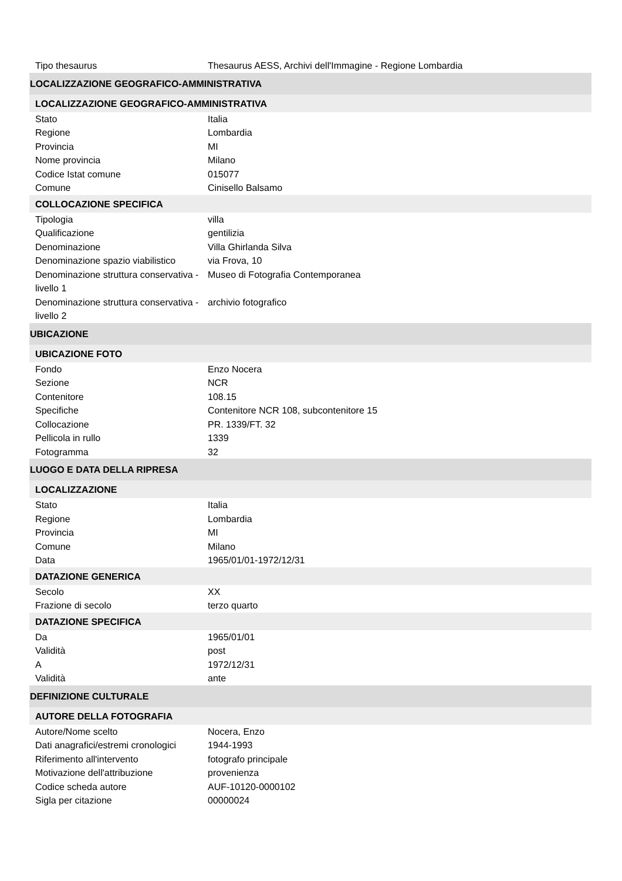| Tipo thesaurus | Thesaurus AESS, Archivi dell'Immagine - Regione Lombardia |
| LOCALIZZAZIONE GEOGRAFICO-AMMINISTRATIVA | |
| LOCALIZZAZIONE GEOGRAFICO-AMMINISTRATIVA | |
| Stato | Italia |
| Regione | Lombardia |
| Provincia | MI |
| Nome provincia | Milano |
| Codice Istat comune | 015077 |
| Comune | Cinisello Balsamo |
| COLLOCAZIONE SPECIFICA | |
| Tipologia | villa |
| Qualificazione | gentilizia |
| Denominazione | Villa Ghirlanda Silva |
| Denominazione spazio viabilistico | via Frova, 10 |
| Denominazione struttura conservativa - livello 1 | Museo di Fotografia Contemporanea |
| Denominazione struttura conservativa - livello 2 | archivio fotografico |
| UBICAZIONE | |
| UBICAZIONE FOTO | |
| Fondo | Enzo Nocera |
| Sezione | NCR |
| Contenitore | 108.15 |
| Specifiche | Contenitore NCR 108, subcontenitore 15 |
| Collocazione | PR. 1339/FT. 32 |
| Pellicola in rullo | 1339 |
| Fotogramma | 32 |
| LUOGO E DATA DELLA RIPRESA | |
| LOCALIZZAZIONE | |
| Stato | Italia |
| Regione | Lombardia |
| Provincia | MI |
| Comune | Milano |
| Data | 1965/01/01-1972/12/31 |
| DATAZIONE GENERICA | |
| Secolo | XX |
| Frazione di secolo | terzo quarto |
| DATAZIONE SPECIFICA | |
| Da | 1965/01/01 |
| Validità | post |
| A | 1972/12/31 |
| Validità | ante |
| DEFINIZIONE CULTURALE | |
| AUTORE DELLA FOTOGRAFIA | |
| Autore/Nome scelto | Nocera, Enzo |
| Dati anagrafici/estremi cronologici | 1944-1993 |
| Riferimento all'intervento | fotografo principale |
| Motivazione dell'attribuzione | provenienza |
| Codice scheda autore | AUF-10120-0000102 |
| Sigla per citazione | 00000024 |